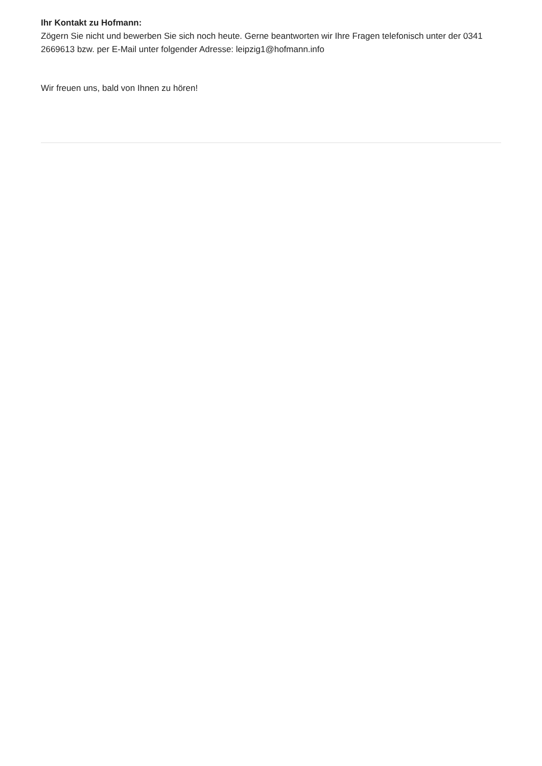Ihr Kontakt zu Hofmann:
Zögern Sie nicht und bewerben Sie sich noch heute. Gerne beantworten wir Ihre Fragen telefonisch unter der 0341 2669613 bzw. per E-Mail unter folgender Adresse: leipzig1@hofmann.info
Wir freuen uns, bald von Ihnen zu hören!